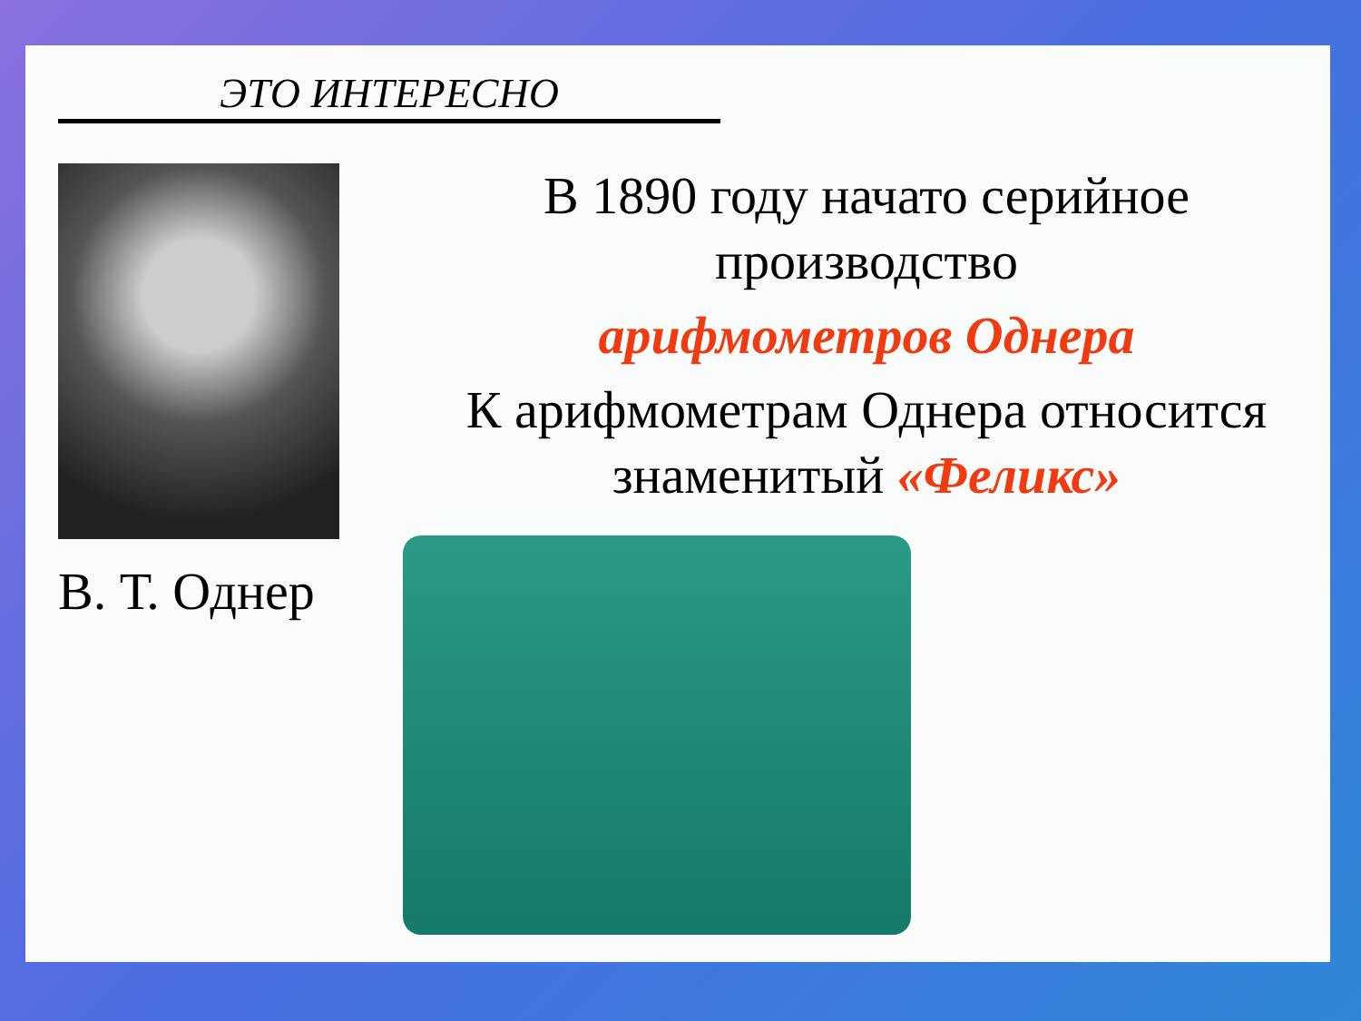ЭТО ИНТЕРЕСНО
В. Т. Однер
В 1890 году начато серийное производство
арифмометров Однера
К арифмометрам Однера относится знаменитый «Феликс»